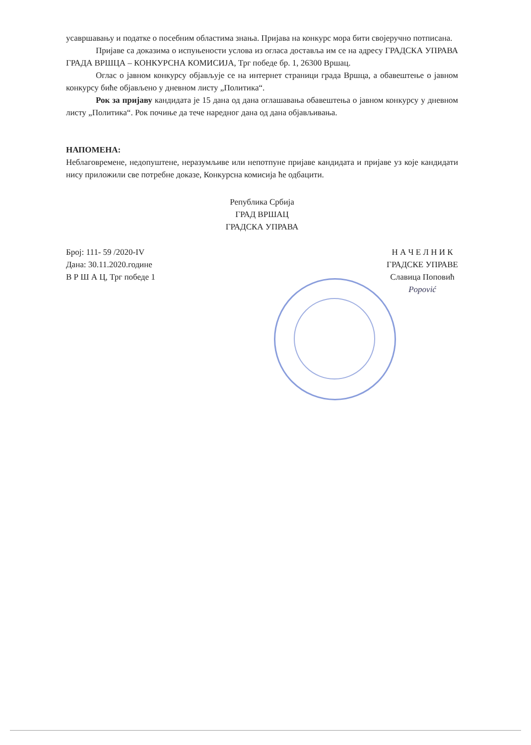усавршавању и податке о посебним областима знања. Пријава на конкурс мора бити својеручно потписана.
Пријаве са доказима о испуњености услова из огласа достављa им се на адресу ГРАДСКА УПРАВА ГРАДА ВРШЦА – КОНКУРСНА КОМИСИЈА, Трг победе бр. 1, 26300 Вршац.
Оглас о јавном конкурсу објављује се на интернет страници града Вршца, а обавештење о јавном конкурсу биће објављено у дневном листу „Политика“.
Рок за пријаву кандидата је 15 дана од дана оглашавања обавештења о јавном конкурсу у дневном листу „Политика“. Рок почиње да тече наредног дана од дана објављивања.
НАПОМЕНА:
Неблаговремене, недопуштене, неразумљиве или непотпуне пријаве кандидата и пријаве уз које кандидати нису приложили све потребне доказе, Конкурсна комисија ће одбацити.
Република Србија
ГРАД ВРШАЦ
ГРАДСКА УПРАВА
Број: 111- 59 /2020-IV
Дана: 30.11.2020.године
В Р Ш А Ц, Трг победе 1
Н А Ч Е Л Н И К
ГРАДСКЕ УПРАВЕ
Славица Поповић
Popović